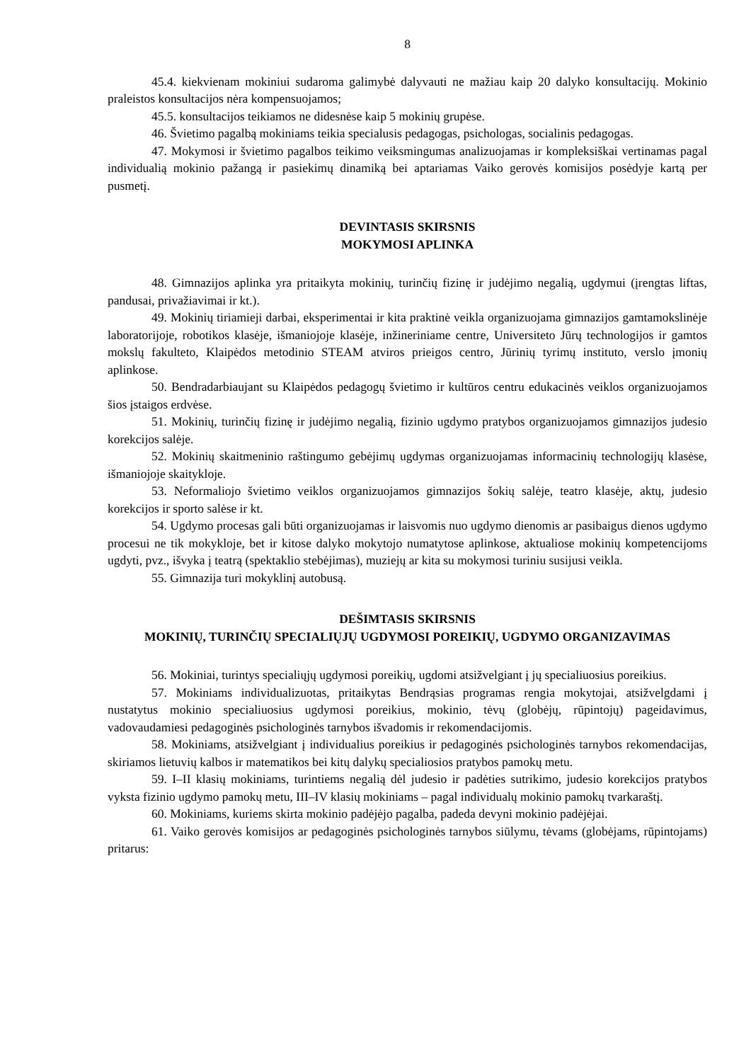8
45.4. kiekvienam mokiniui sudaroma galimybė dalyvauti ne mažiau kaip 20 dalyko konsultacijų. Mokinio praleistos konsultacijos nėra kompensuojamos;
45.5. konsultacijos teikiamos ne didesnėse kaip 5 mokinių grupėse.
46. Švietimo pagalbą mokiniams teikia specialusis pedagogas, psichologas, socialinis pedagogas.
47. Mokymosi ir švietimo pagalbos teikimo veiksmingumas analizuojamas ir kompleksiškai vertinamas pagal individualią mokinio pažangą ir pasiekimų dinamiką bei aptariamas Vaiko gerovės komisijos posėdyje kartą per pusmetį.
DEVINTASIS SKIRSNIS
MOKYMOSI APLINKA
48. Gimnazijos aplinka yra pritaikyta mokinių, turinčių fizinę ir judėjimo negalią, ugdymui (įrengtas liftas, pandusai, privažiavimai ir kt.).
49. Mokinių tiriamieji darbai, eksperimentai ir kita praktinė veikla organizuojama gimnazijos gamtamokslinėje laboratorijoje, robotikos klasėje, išmaniojoje klasėje, inžineriniame centre, Universiteto Jūrų technologijos ir gamtos mokslų fakulteto, Klaipėdos metodinio STEAM atviros prieigos centro, Jūrinių tyrimų instituto, verslo įmonių aplinkose.
50. Bendradarbiaujant su Klaipėdos pedagogų švietimo ir kultūros centru edukacinės veiklos organizuojamos šios įstaigos erdvėse.
51. Mokinių, turinčių fizinę ir judėjimo negalią, fizinio ugdymo pratybos organizuojamos gimnazijos judesio korekcijos salėje.
52. Mokinių skaitmeninio raštingumo gebėjimų ugdymas organizuojamas informacinių technologijų klasėse, išmaniojoje skaitykloje.
53. Neformaliojo švietimo veiklos organizuojamos gimnazijos šokių salėje, teatro klasėje, aktų, judesio korekcijos ir sporto salėse ir kt.
54. Ugdymo procesas gali būti organizuojamas ir laisvomis nuo ugdymo dienomis ar pasibaigus dienos ugdymo procesui ne tik mokykloje, bet ir kitose dalyko mokytojo numatytose aplinkose, aktualiose mokinių kompetencijoms ugdyti, pvz., išvyka į teatrą (spektaklio stebėjimas), muziejų ar kita su mokymosi turiniu susijusi veikla.
55. Gimnazija turi mokyklinį autobusą.
DEŠIMTASIS SKIRSNIS
MOKINIŲ, TURINČIŲ SPECIALIŲJŲ UGDYMOSI POREIKIŲ, UGDYMO ORGANIZAVIMAS
56. Mokiniai, turintys specialiųjų ugdymosi poreikių, ugdomi atsižvelgiant į jų specialiuosius poreikius.
57. Mokiniams individualizuotas, pritaikytas Bendrąsias programas rengia mokytojai, atsižvelgdami į nustatytus mokinio specialiuosius ugdymosi poreikius, mokinio, tėvų (globėjų, rūpintojų) pageidavimus, vadovaudamiesi pedagoginės psichologinės tarnybos išvadomis ir rekomendacijomis.
58. Mokiniams, atsižvelgiant į individualius poreikius ir pedagoginės psichologinės tarnybos rekomendacijas, skiriamos lietuvių kalbos ir matematikos bei kitų dalykų specialiosios pratybos pamokų metu.
59. I–II klasių mokiniams, turintiems negalią dėl judesio ir padėties sutrikimo, judesio korekcijos pratybos vyksta fizinio ugdymo pamokų metu, III–IV klasių mokiniams – pagal individualų mokinio pamokų tvarkaraštį.
60. Mokiniams, kuriems skirta mokinio padėjėjo pagalba, padeda devyni mokinio padėjėjai.
61. Vaiko gerovės komisijos ar pedagoginės psichologinės tarnybos siūlymu, tėvams (globėjams, rūpintojams) pritarus: